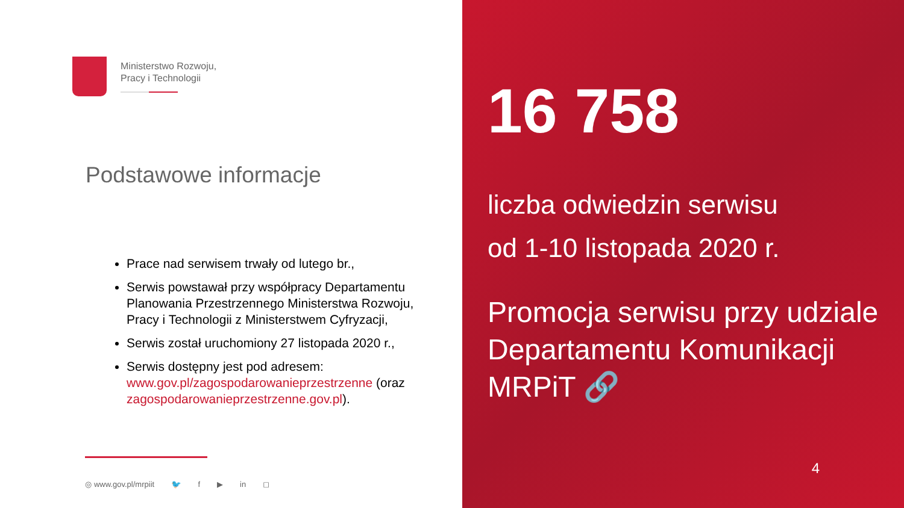Ministerstwo Rozwoju,
Pracy i Technologii
Podstawowe informacje
Prace nad serwisem trwały od lutego br.,
Serwis powstawał przy współpracy Departamentu Planowania Przestrzennego Ministerstwa Rozwoju, Pracy i Technologii z Ministerstwem Cyfryzacji,
Serwis został uruchomiony 27 listopada 2020 r.,
Serwis dostępny jest pod adresem: www.gov.pl/zagospodarowanieprzestrzenne (oraz zagospodarowanieprzestrzenne.gov.pl).
◎ www.gov.pl/mrpiit 🐦 f ▶ in ◻
16 758
liczba odwiedzin serwisu
od 1-10 listopada 2020 r.
Promocja serwisu przy udziale Departamentu Komunikacji MRPiT 🔗
4